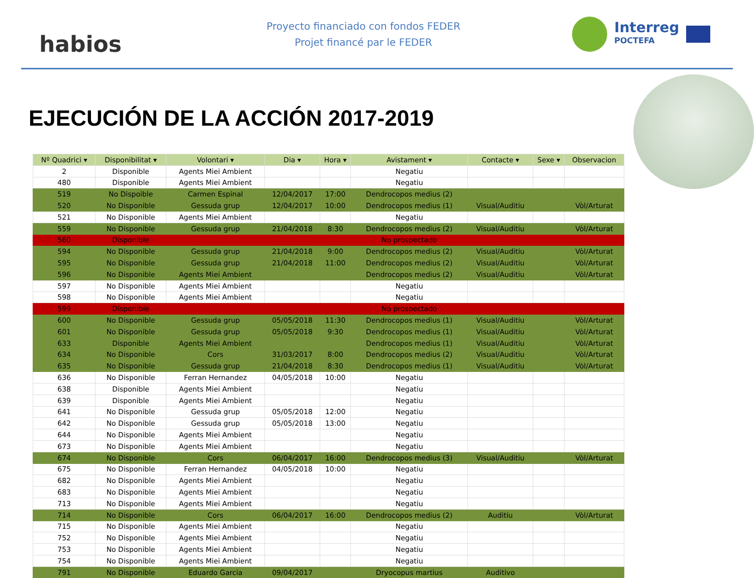habios
Proyecto financiado con fondos FEDER
Projet financé par le FEDER
Interreg
POCTEFA
EJECUCIÓN DE LA ACCIÓN 2017-2019
| Nº Quadrici ▾ | Disponibilitat ▾ | Volontari ▾ | Dia ▾ | Hora ▾ | Avistament ▾ | Contacte ▾ | Sexe ▾ | Observacion |
| --- | --- | --- | --- | --- | --- | --- | --- | --- |
| 2 | Disponible | Agents Miei Ambient | | | Negatiu | | | |
| 480 | Disponible | Agents Miei Ambient | | | Negatiu | | | |
| 519 | No Dispoible | Carmen Espinal | 12/04/2017 | 17:00 | Dendrocopos medius (2) | | | |
| 520 | No Disponible | Gessuda grup | 12/04/2017 | 10:00 | Dendrocopos medius (1) | Visual/Auditiu | | Vòl/Arturat |
| 521 | No Disponible | Agents Miei Ambient | | | Negatiu | | | |
| 559 | No Disponible | Gessuda grup | 21/04/2018 | 8:30 | Dendrocopos medius (2) | Visual/Auditiu | | Vòl/Arturat |
| 560 | Disponible | | | | No prospectado | | | |
| 594 | No Disponible | Gessuda grup | 21/04/2018 | 9:00 | Dendrocopos medius (2) | Visual/Auditiu | | Vòl/Arturat |
| 595 | No Disponible | Gessuda grup | 21/04/2018 | 11:00 | Dendrocopos medius (2) | Visual/Auditiu | | Vòl/Arturat |
| 596 | No Disponible | Agents Miei Ambient | | | Dendrocopos medius (2) | Visual/Auditiu | | Vòl/Arturat |
| 597 | No Disponible | Agents Miei Ambient | | | Negatiu | | | |
| 598 | No Disponible | Agents Miei Ambient | | | Negatiu | | | |
| 599 | Disponible | | | | No prospectado | | | |
| 600 | No Disponible | Gessuda grup | 05/05/2018 | 11:30 | Dendrocopos medius (1) | Visual/Auditiu | | Vòl/Arturat |
| 601 | No Disponible | Gessuda grup | 05/05/2018 | 9:30 | Dendrocopos medius (1) | Visual/Auditiu | | Vòl/Arturat |
| 633 | Disponible | Agents Miei Ambient | | | Dendrocopos medius (1) | Visual/Auditiu | | Vòl/Arturat |
| 634 | No Disponible | Cors | 31/03/2017 | 8:00 | Dendrocopos medius (2) | Visual/Auditiu | | Vòl/Arturat |
| 635 | No Disponible | Gessuda grup | 21/04/2018 | 8:30 | Dendrocopos medius (1) | Visual/Auditiu | | Vòl/Arturat |
| 636 | No Disponible | Ferran Hernandez | 04/05/2018 | 10:00 | Negatiu | | | |
| 638 | Disponible | Agents Miei Ambient | | | Negatiu | | | |
| 639 | Disponible | Agents Miei Ambient | | | Negatiu | | | |
| 641 | No Disponible | Gessuda grup | 05/05/2018 | 12:00 | Negatiu | | | |
| 642 | No Disponible | Gessuda grup | 05/05/2018 | 13:00 | Negatiu | | | |
| 644 | No Disponible | Agents Miei Ambient | | | Negatiu | | | |
| 673 | No Disponible | Agents Miei Ambient | | | Negatiu | | | |
| 674 | No Disponible | Cors | 06/04/2017 | 16:00 | Dendrocopos medius (3) | Visual/Auditiu | | Vòl/Arturat |
| 675 | No Disponible | Ferran Hernandez | 04/05/2018 | 10:00 | Negatiu | | | |
| 682 | No Disponible | Agents Miei Ambient | | | Negatiu | | | |
| 683 | No Disponible | Agents Miei Ambient | | | Negatiu | | | |
| 713 | No Disponible | Agents Miei Ambient | | | Negatiu | | | |
| 714 | No Disponible | Cors | 06/04/2017 | 16:00 | Dendrocopos medius (2) | Auditiu | | Vòl/Arturat |
| 715 | No Disponible | Agents Miei Ambient | | | Negatiu | | | |
| 752 | No Disponible | Agents Miei Ambient | | | Negatiu | | | |
| 753 | No Disponible | Agents Miei Ambient | | | Negatiu | | | |
| 754 | No Disponible | Agents Miei Ambient | | | Negatiu | | | |
| 791 | No Disponible | Eduardo Garcia | 09/04/2017 | | Dryocopus martius | Auditivo | | |